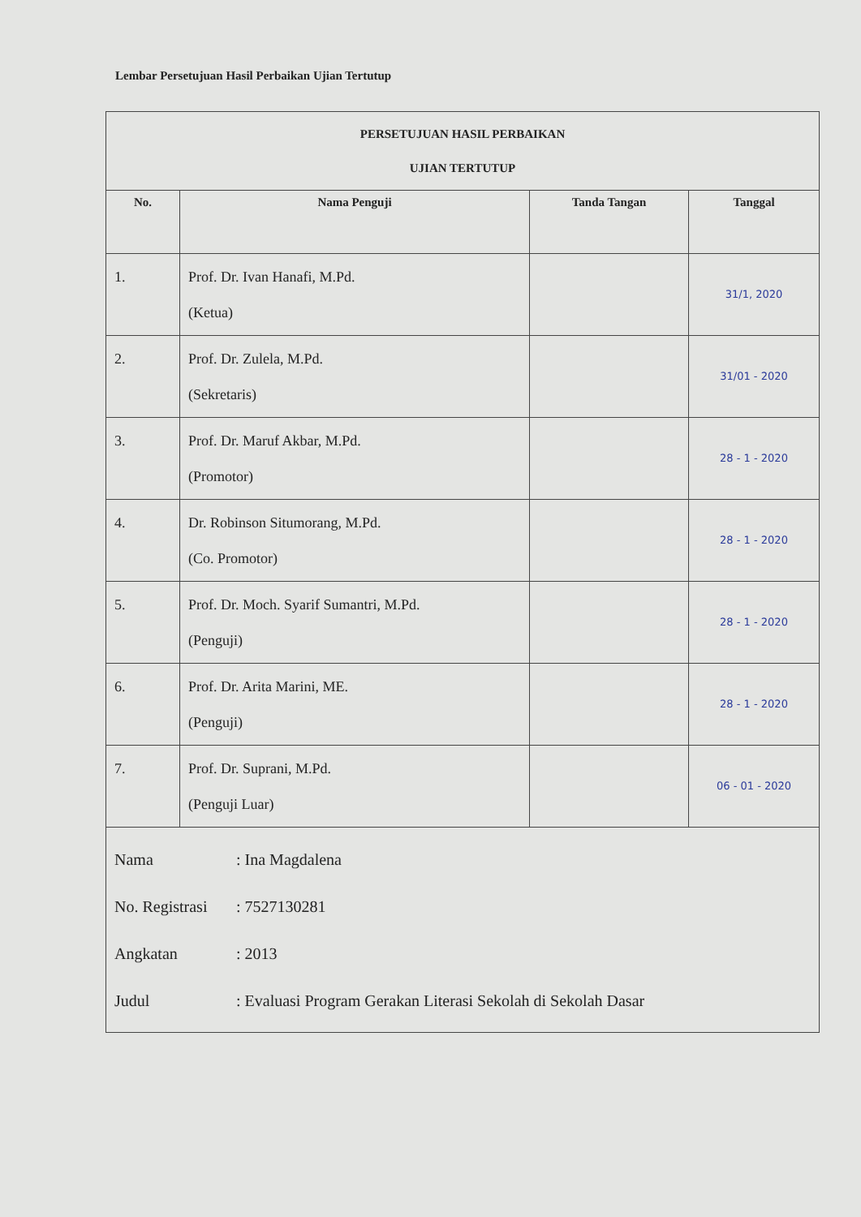Lembar Persetujuan Hasil Perbaikan Ujian Tertutup
| PERSETUJUAN HASIL PERBAIKAN UJIAN TERTUTUP | | | |
| No. | Nama Penguji | Tanda Tangan | Tanggal |
| 1. | Prof. Dr. Ivan Hanafi, M.Pd. (Ketua) | | 31/1, 2020 |
| 2. | Prof. Dr. Zulela, M.Pd. (Sekretaris) | | 31/01 - 2020 |
| 3. | Prof. Dr. Maruf Akbar, M.Pd. (Promotor) | | 28 - 1 - 2020 |
| 4. | Dr. Robinson Situmorang, M.Pd. (Co. Promotor) | | 28 - 1 - 2020 |
| 5. | Prof. Dr. Moch. Syarif Sumantri, M.Pd. (Penguji) | | 28 - 1 - 2020 |
| 6. | Prof. Dr. Arita Marini, ME. (Penguji) | | 28 - 1 - 2020 |
| 7. | Prof. Dr. Suprani, M.Pd. (Penguji Luar) | | 06 - 01 - 2020 |
| Nama : Ina Magdalena No. Registrasi : 7527130281 Angkatan : 2013 Judul : Evaluasi Program Gerakan Literasi Sekolah di Sekolah Dasar | | | |